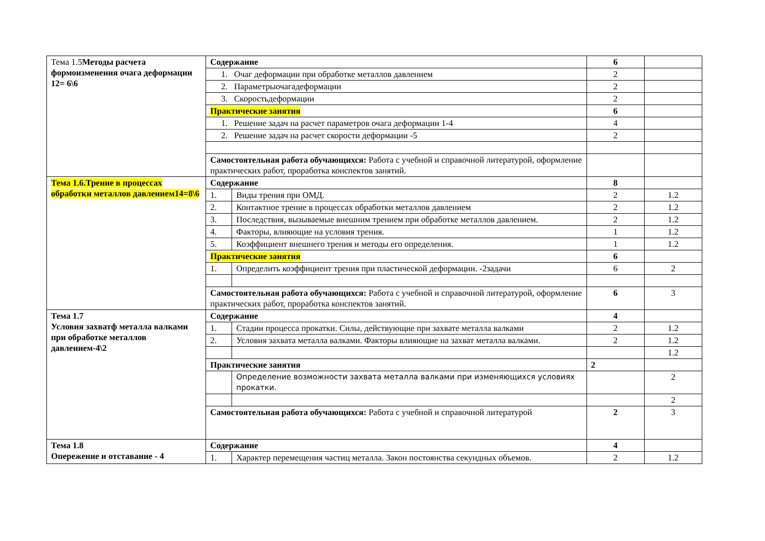| Тема 1.5 Методы расчета формоизменения очага деформации 12= 6\6 | Содержание | | 6 | |
| | 1. Очаг деформации при обработке металлов давлением | | 2 | |
| | 2. Параметрыочагадеформации | | 2 | |
| | 3. Скоростьдеформации | | 2 | |
| | Практические занятия | | 6 | |
| | 1. Решение задач на расчет параметров очага деформации 1-4 | | 4 | |
| | 2. Решение задач на расчет скорости деформации -5 | | 2 | |
| | Самостоятельная работа обучающихся: Работа с учебной и справочной литературой, оформление практических работ, проработка конспектов занятий. | | | |
| Тема 1.6.Трение в процессах обработки металлов давлением14=8\6 | Содержание | | 8 | |
| | 1. | Виды трения при ОМД. | 2 | 1.2 |
| | 2. | Контактное трение в процессах обработки металлов давлением | 2 | 1.2 |
| | 3. | Последствия, вызываемые внешним трением при обработке металлов давлением. | 2 | 1.2 |
| | 4. | Факторы, влияющие на условия трения. | 1 | 1.2 |
| | 5. | Коэффициент внешнего трения и методы его определения. | 1 | 1.2 |
| | Практические занятия | | 6 | |
| | 1. | Определить коэффициент трения при пластической деформации. -2задачи | 6 | 2 |
| | Самостоятельная работа обучающихся: Работа с учебной и справочной литературой, оформление практических работ, проработка конспектов занятий. | | 6 | 3 |
| Тема 1.7 Условия захватф металла валками при обработке металлов давлением-4\2 | Содержание | | 4 | |
| | 1. | Стадии процесса прокатки. Силы, действующие при захвате металла валками | 2 | 1.2 |
| | 2. | Условия захвата металла валками. Факторы влияющие на захват металла валками. | 2 | 1.2 |
| | | | | 1.2 |
| | Практические занятия | | 2 | |
| | | Определение возможности захвата металла валками при изменяющихся условиях прокатки. | | 2 |
| | | | | 2 |
| | Самостоятельная работа обучающихся: Работа с учебной и справочной литературой | | 2 | 3 |
| Тема 1.8 Опережение и отставание - 4 | Содержание | | 4 | |
| | 1. | Характер перемещения частиц металла. Закон постоянства секундных объемов. | 2 | 1.2 |